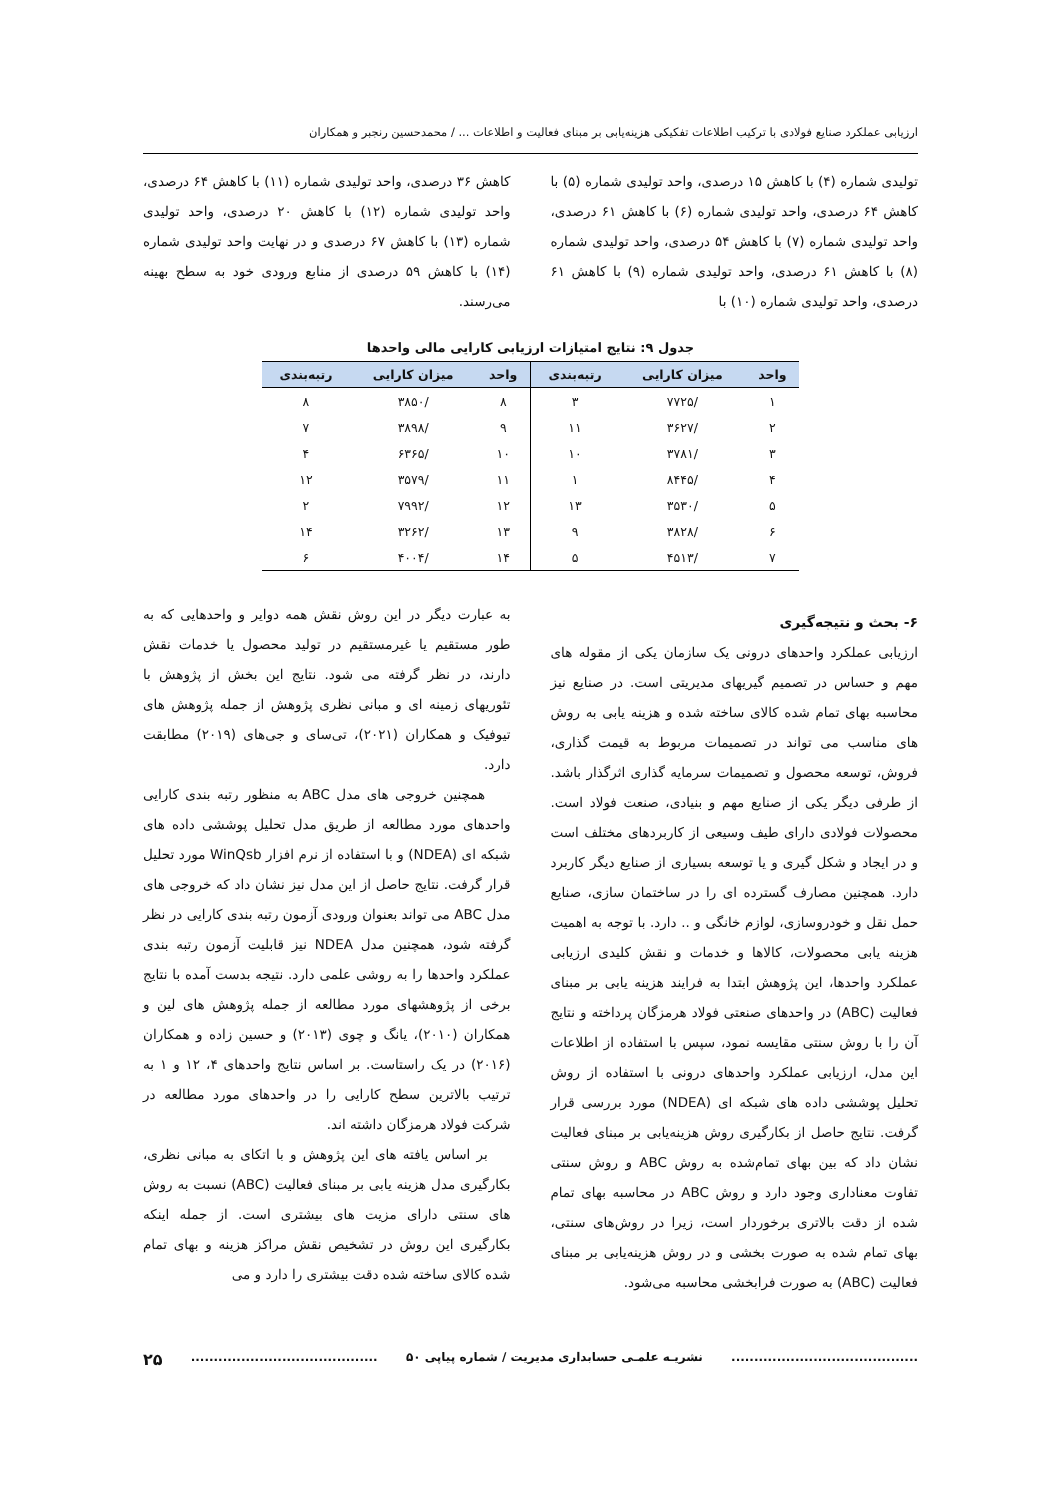ارزیابی عملکرد صنایع فولادی با ترکیب اطلاعات تفکیکی هزینه‌یابی بر مبنای فعالیت و اطلاعات ... / محمدحسین رنجبر و همکاران
تولیدی شماره (۴) با کاهش ۱۵ درصدی، واحد تولیدی شماره (۵) با کاهش ۶۴ درصدی، واحد تولیدی شماره (۶) با کاهش ۶۱ درصدی، واحد تولیدی شماره (۷) با کاهش ۵۴ درصدی، واحد تولیدی شماره (۸) با کاهش ۶۱ درصدی، واحد تولیدی شماره (۹) با کاهش ۶۱ درصدی، واحد تولیدی شماره (۱۰) با
کاهش ۳۶ درصدی، واحد تولیدی شماره (۱۱) با کاهش ۶۴ درصدی، واحد تولیدی شماره (۱۲) با کاهش ۲۰ درصدی، واحد تولیدی شماره (۱۳) با کاهش ۶۷ درصدی و در نهایت واحد تولیدی شماره (۱۴) با کاهش ۵۹ درصدی از منابع ورودی خود به سطح بهینه می‌رسند.
جدول ۹: نتایج امتیازات ارزیابی کارایی مالی واحدها
| واحد | میزان کارایی | رتبه‌بندی | واحد | میزان کارایی | رتبه‌بندی |
| --- | --- | --- | --- | --- | --- |
| ۱ | /۷۷۲۵ | ۳ | ۸ | /۳۸۵۰ | ۸ |
| ۲ | /۳۶۲۷ | ۱۱ | ۹ | /۳۸۹۸ | ۷ |
| ۳ | /۳۷۸۱ | ۱۰ | ۱۰ | /۶۳۶۵ | ۴ |
| ۴ | /۸۴۴۵ | ۱ | ۱۱ | /۳۵۷۹ | ۱۲ |
| ۵ | /۳۵۳۰ | ۱۳ | ۱۲ | /۷۹۹۲ | ۲ |
| ۶ | /۳۸۲۸ | ۹ | ۱۳ | /۳۲۶۲ | ۱۴ |
| ۷ | /۴۵۱۳ | ۵ | ۱۴ | /۴۰۰۴ | ۶ |
۶- بحث و نتیجه‌گیری
ارزیابی عملکرد واحدهای درونی یک سازمان یکی از مقوله های مهم و حساس در تصمیم گیریهای مدیریتی است. در صنایع نیز محاسبه بهای تمام شده کالای ساخته شده و هزینه یابی به روش های مناسب می تواند در تصمیمات مربوط به قیمت گذاری، فروش، توسعه محصول و تصمیمات سرمایه گذاری اثرگذار باشد. از طرفی دیگر یکی از صنایع مهم و بنیادی، صنعت فولاد است. محصولات فولادی دارای طیف وسیعی از کاربردهای مختلف است و در ایجاد و شکل گیری و یا توسعه بسیاری از صنایع دیگر کاربرد دارد. همچنین مصارف گسترده ای را در ساختمان سازی، صنایع حمل نقل و خودروسازی، لوازم خانگی و .. دارد. با توجه به اهمیت هزینه یابی محصولات، کالاها و خدمات و نقش کلیدی ارزیابی عملکرد واحدها، این پژوهش ابتدا به فرایند هزینه یابی بر مبنای فعالیت (ABC) در واحدهای صنعتی فولاد هرمزگان پرداخته و نتایج آن را با روش سنتی مقایسه نمود، سپس با استفاده از اطلاعات این مدل، ارزیابی عملکرد واحدهای درونی با استفاده از روش تحلیل پوششی داده های شبکه ای (NDEA) مورد بررسی قرار گرفت. نتایج حاصل از بکارگیری روش هزینه‌یابی بر مبنای فعالیت نشان داد که بین بهای تمام‌شده به روش ABC و روش سنتی تفاوت معناداری وجود دارد و روش ABC در محاسبه بهای تمام شده از دقت بالاتری برخوردار است، زیرا در روش‌های سنتی، بهای تمام شده به صورت بخشی و در روش هزینه‌یابی بر مبنای فعالیت (ABC) به صورت فرابخشی محاسبه می‌شود.
به عبارت دیگر در این روش نقش همه دوایر و واحدهایی که به طور مستقیم یا غیرمستقیم در تولید محصول یا خدمات نقش دارند، در نظر گرفته می شود. نتایج این بخش از پژوهش با تئوریهای زمینه ای و مبانی نظری پژوهش از جمله پژوهش های تیوفیک و همکاران (۲۰۲۱)، تی‌سای و جی‌های (۲۰۱۹) مطابقت دارد.
همچنین خروجی های مدل ABC به منظور رتبه بندی کارایی واحدهای مورد مطالعه از طریق مدل تحلیل پوششی داده های شبکه ای (NDEA) و با استفاده از نرم افزار WinQsb مورد تحلیل قرار گرفت. نتایج حاصل از این مدل نیز نشان داد که خروجی های مدل ABC می تواند بعنوان ورودی آزمون رتبه بندی کارایی در نظر گرفته شود، همچنین مدل NDEA نیز قابلیت آزمون رتبه بندی عملکرد واحدها را به روشی علمی دارد. نتیجه بدست آمده با نتایج برخی از پژوهشهای مورد مطالعه از جمله پژوهش های لین و همکاران (۲۰۱۰)، یانگ و چوی (۲۰۱۳) و حسین زاده و همکاران (۲۰۱۶) در یک راستاست. بر اساس نتایج واحدهای ۴، ۱۲ و ۱ به ترتیب بالاترین سطح کارایی را در واحدهای مورد مطالعه در شرکت فولاد هرمزگان داشته اند.
بر اساس یافته های این پژوهش و با اتکای به مبانی نظری، بکارگیری مدل هزینه یابی بر مبنای فعالیت (ABC) نسبت به روش های سنتی دارای مزیت های بیشتری است. از جمله اینکه بکارگیری این روش در تشخیص نقش مراکز هزینه و بهای تمام شده کالای ساخته شده دقت بیشتری را دارد و می
......................................... نشریـه علمـی حسابداری مدیریت / شماره پیاپی ۵۰......................................... ۲۵